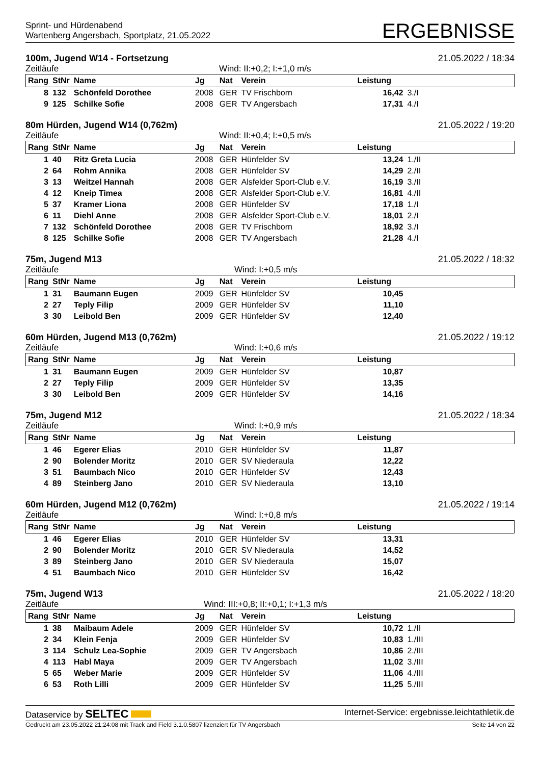Sprint- und Hürdenabend
Wartenberg Angersbach, Sportplatz, 21.05.2022
ERGEBNISSE
100m, Jugend W14 - Fortsetzung 21.05.2022 / 18:34
Zeitläufe Wind: II:+0,2; I:+1,0 m/s
| Rang | StNr | Name | Jg | Nat | Verein | Leistung | |
| --- | --- | --- | --- | --- | --- | --- | --- |
| 8 | 132 | Schönfeld Dorothee | 2008 | GER | TV Frischborn | 16,42 | 3./I |
| 9 | 125 | Schilke Sofie | 2008 | GER | TV Angersbach | 17,31 | 4./I |
80m Hürden, Jugend W14 (0,762m) 21.05.2022 / 19:20
Zeitläufe Wind: II:+0,4; I:+0,5 m/s
| Rang | StNr | Name | Jg | Nat | Verein | Leistung | |
| --- | --- | --- | --- | --- | --- | --- | --- |
| 1 | 40 | Ritz Greta Lucia | 2008 | GER | Hünfelder SV | 13,24 | 1./II |
| 2 | 64 | Rohm Annika | 2008 | GER | Hünfelder SV | 14,29 | 2./II |
| 3 | 13 | Weitzel Hannah | 2008 | GER | Alsfelder Sport-Club e.V. | 16,19 | 3./II |
| 4 | 12 | Kneip Timea | 2008 | GER | Alsfelder Sport-Club e.V. | 16,81 | 4./II |
| 5 | 37 | Kramer Liona | 2008 | GER | Hünfelder SV | 17,18 | 1./I |
| 6 | 11 | Diehl Anne | 2008 | GER | Alsfelder Sport-Club e.V. | 18,01 | 2./I |
| 7 | 132 | Schönfeld Dorothee | 2008 | GER | TV Frischborn | 18,92 | 3./I |
| 8 | 125 | Schilke Sofie | 2008 | GER | TV Angersbach | 21,28 | 4./I |
75m, Jugend M13 21.05.2022 / 18:32
Zeitläufe Wind: I:+0,5 m/s
| Rang | StNr | Name | Jg | Nat | Verein | Leistung | |
| --- | --- | --- | --- | --- | --- | --- | --- |
| 1 | 31 | Baumann Eugen | 2009 | GER | Hünfelder SV | 10,45 | |
| 2 | 27 | Teply Filip | 2009 | GER | Hünfelder SV | 11,10 | |
| 3 | 30 | Leibold Ben | 2009 | GER | Hünfelder SV | 12,40 | |
60m Hürden, Jugend M13 (0,762m) 21.05.2022 / 19:12
Zeitläufe Wind: I:+0,6 m/s
| Rang | StNr | Name | Jg | Nat | Verein | Leistung | |
| --- | --- | --- | --- | --- | --- | --- | --- |
| 1 | 31 | Baumann Eugen | 2009 | GER | Hünfelder SV | 10,87 | |
| 2 | 27 | Teply Filip | 2009 | GER | Hünfelder SV | 13,35 | |
| 3 | 30 | Leibold Ben | 2009 | GER | Hünfelder SV | 14,16 | |
75m, Jugend M12 21.05.2022 / 18:34
Zeitläufe Wind: I:+0,9 m/s
| Rang | StNr | Name | Jg | Nat | Verein | Leistung | |
| --- | --- | --- | --- | --- | --- | --- | --- |
| 1 | 46 | Egerer Elias | 2010 | GER | Hünfelder SV | 11,87 | |
| 2 | 90 | Bolender Moritz | 2010 | GER | SV Niederaula | 12,22 | |
| 3 | 51 | Baumbach Nico | 2010 | GER | Hünfelder SV | 12,43 | |
| 4 | 89 | Steinberg Jano | 2010 | GER | SV Niederaula | 13,10 | |
60m Hürden, Jugend M12 (0,762m) 21.05.2022 / 19:14
Zeitläufe Wind: I:+0,8 m/s
| Rang | StNr | Name | Jg | Nat | Verein | Leistung | |
| --- | --- | --- | --- | --- | --- | --- | --- |
| 1 | 46 | Egerer Elias | 2010 | GER | Hünfelder SV | 13,31 | |
| 2 | 90 | Bolender Moritz | 2010 | GER | SV Niederaula | 14,52 | |
| 3 | 89 | Steinberg Jano | 2010 | GER | SV Niederaula | 15,07 | |
| 4 | 51 | Baumbach Nico | 2010 | GER | Hünfelder SV | 16,42 | |
75m, Jugend W13 21.05.2022 / 18:20
Zeitläufe Wind: III:+0,8; II:+0,1; I:+1,3 m/s
| Rang | StNr | Name | Jg | Nat | Verein | Leistung | |
| --- | --- | --- | --- | --- | --- | --- | --- |
| 1 | 38 | Maibaum Adele | 2009 | GER | Hünfelder SV | 10,72 | 1./II |
| 2 | 34 | Klein Fenja | 2009 | GER | Hünfelder SV | 10,83 | 1./III |
| 3 | 114 | Schulz Lea-Sophie | 2009 | GER | TV Angersbach | 10,86 | 2./III |
| 4 | 113 | Habl Maya | 2009 | GER | TV Angersbach | 11,02 | 3./III |
| 5 | 65 | Weber Marie | 2009 | GER | Hünfelder SV | 11,06 | 4./III |
| 6 | 53 | Roth Lilli | 2009 | GER | Hünfelder SV | 11,25 | 5./III |
Dataservice by SELTEC Internet-Service: ergebnisse.leichtathletik.de
Gedruckt am 23.05.2022 21:24:08 mit Track and Field 3.1.0.5807 lizenziert für TV Angersbach Seite 14 von 22